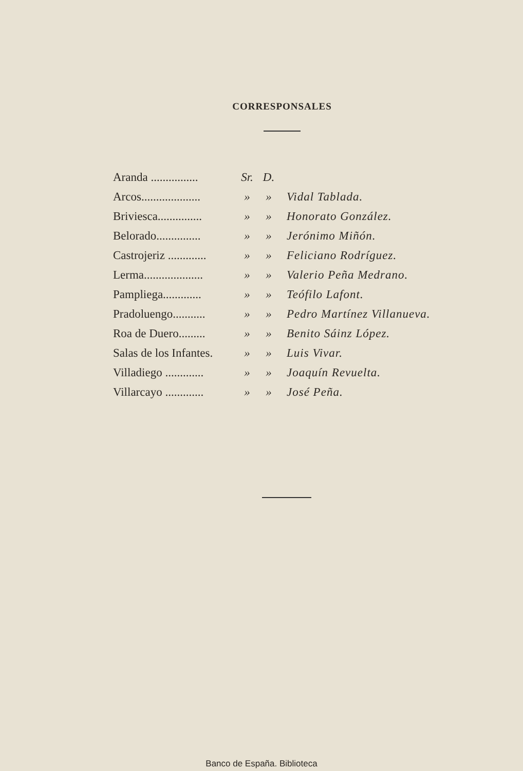CORRESPONSALES
| Aranda ................ | Sr. | D. | |
| Arcos.................... | » | » | Vidal Tablada. |
| Briviesca............... | » | » | Honorato González. |
| Belorado............... | » | » | Jerónimo Miñón. |
| Castrojeriz ............. | » | » | Feliciano Rodríguez. |
| Lerma.................... | » | » | Valerio Peña Medrano. |
| Pampliega............. | » | » | Teófilo Lafont. |
| Pradoluengo........... | » | » | Pedro Martínez Villanueva. |
| Roa de Duero......... | » | » | Benito Sáinz López. |
| Salas de los Infantes. | » | » | Luis Vivar. |
| Villadiego ............. | » | » | Joaquín Revuelta. |
| Villarcayo ............. | » | » | José Peña. |
Banco de España. Biblioteca